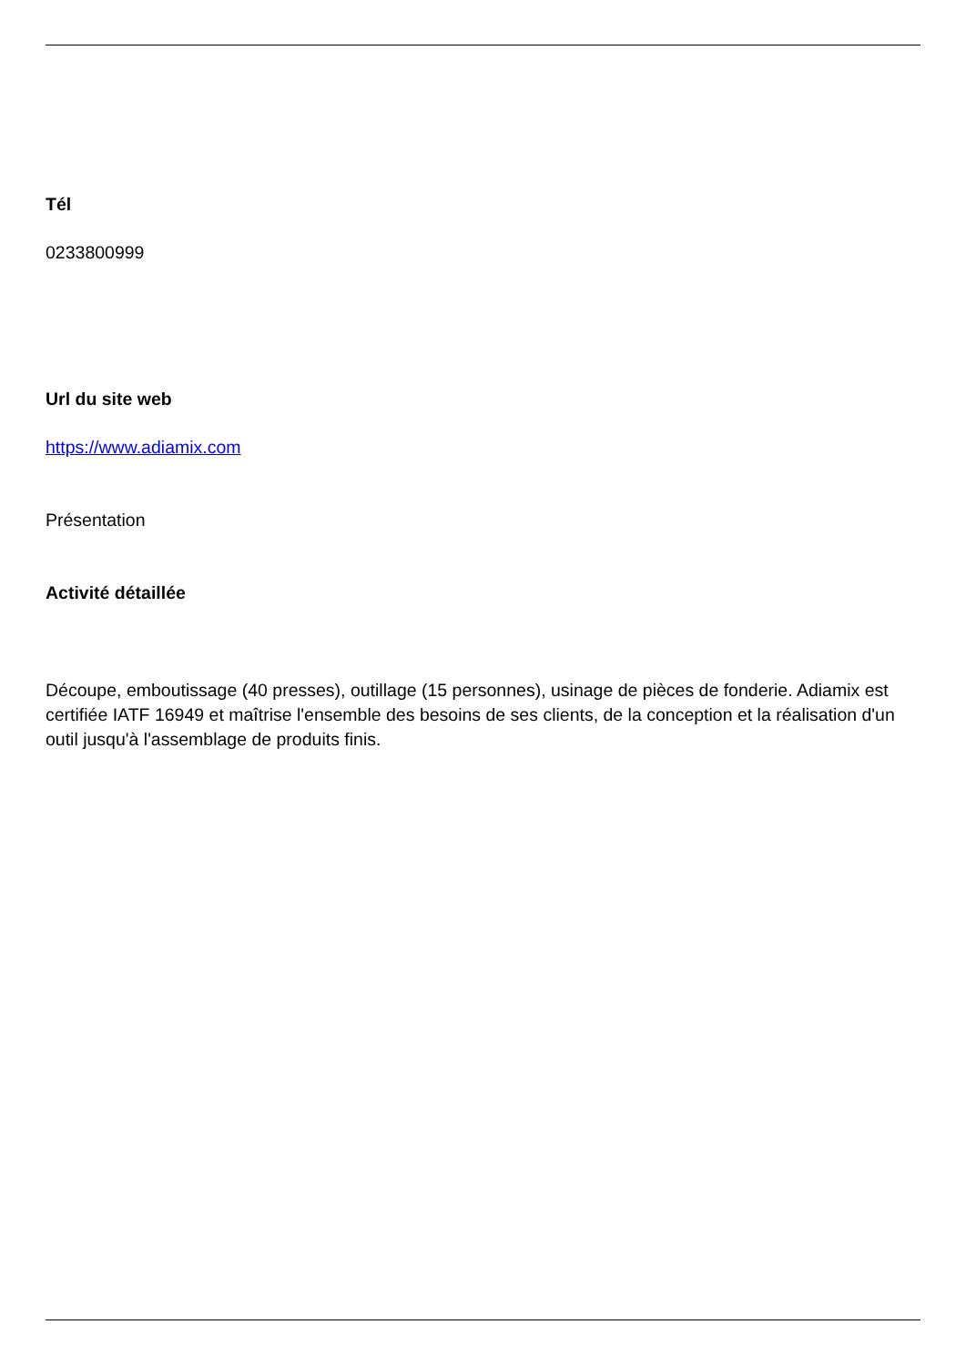Tél
0233800999
Url du site web
https://www.adiamix.com
Présentation
Activité détaillée
Découpe, emboutissage (40 presses), outillage (15 personnes), usinage de pièces de fonderie. Adiamix est certifiée IATF 16949 et maîtrise l'ensemble des besoins de ses clients, de la conception et la réalisation d'un outil jusqu'à l'assemblage de produits finis.